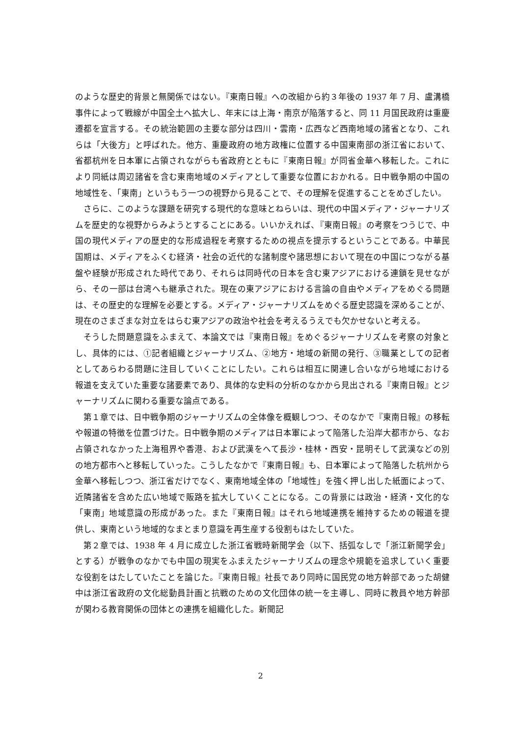のような歴史的背景と無関係ではない。『東南日報』への改組から約３年後の 1937 年 7 月、盧溝橋事件によって戦線が中国全土へ拡大し、年末には上海・南京が陥落すると、同 11 月国民政府は重慶遷都を宣言する。その統治範囲の主要な部分は四川・雲南・広西など西南地域の諸省となり、これらは「大後方」と呼ばれた。他方、重慶政府の地方政権に位置する中国東南部の浙江省において、省都杭州を日本軍に占領されながらも省政府とともに『東南日報』が同省金華へ移転した。これにより同紙は周辺諸省を含む東南地域のメディアとして重要な位置におかれる。日中戦争期の中国の地域性を、「東南」というもう一つの視野から見ることで、その理解を促進することをめざしたい。
さらに、このような課題を研究する現代的な意味とねらいは、現代の中国メディア・ジャーナリズムを歴史的な視野からみようとすることにある。いいかえれば、『東南日報』の考察をつうじで、中国の現代メディアの歴史的な形成過程を考察するための視点を提示するということである。中華民国期は、メディアをふくむ経済・社会の近代的な諸制度や諸思想において現在の中国につながる基盤や経験が形成された時代であり、それらは同時代の日本を含む東アジアにおける連鎖を見せながら、その一部は台湾へも継承された。現在の東アジアにおける言論の自由やメディアをめぐる問題は、その歴史的な理解を必要とする。メディア・ジャーナリズムをめぐる歴史認識を深めることが、現在のさまざまな対立をはらむ東アジアの政治や社会を考えるうえでも欠かせないと考える。
そうした問題意識をふまえて、本論文では『東南日報』をめぐるジャーナリズムを考察の対象とし、具体的には、①記者組織とジャーナリズム、②地方・地域の新聞の発行、③職業としての記者としてあらわる問題に注目していくことにしたい。これらは相互に関連し合いながら地域における報道を支えていた重要な諸要素であり、具体的な史料の分析のなかから見出される『東南日報』とジャーナリズムに関わる重要な論点である。
第１章では、日中戦争期のジャーナリズムの全体像を概観しつつ、そのなかで『東南日報』の移転や報道の特徴を位置づけた。日中戦争期のメディアは日本軍によって陥落した沿岸大都市から、なお占領されなかった上海租界や香港、および武漢をへて長沙・桂林・西安・昆明そして武漢などの別の地方都市へと移転していった。こうしたなかで『東南日報』も、日本軍によって陥落した杭州から金華へ移転しつつ、浙江省だけでなく、東南地域全体の「地域性」を強く押し出した紙面によって、近隣諸省を含めた広い地域で販路を拡大していくことになる。この背景には政治・経済・文化的な「東南」地域意識の形成があった。また『東南日報』はそれら地域連携を維持するための報道を提供し、東南という地域的なまとまり意識を再生産する役割もはたしていた。
第２章では、1938 年 4 月に成立した浙江省戦時新聞学会（以下、括弧なしで「浙江新聞学会」とする）が戦争のなかでも中国の現実をふまえたジャーナリズムの理念や規範を追求していく重要な役割をはたしていたことを論じた。『東南日報』社長であり同時に国民党の地方幹部であった胡健中は浙江省政府の文化総動員計画と抗戦のための文化団体の統一を主導し、同時に教員や地方幹部が関わる教育関係の団体との連携を組織化した。新聞記
2